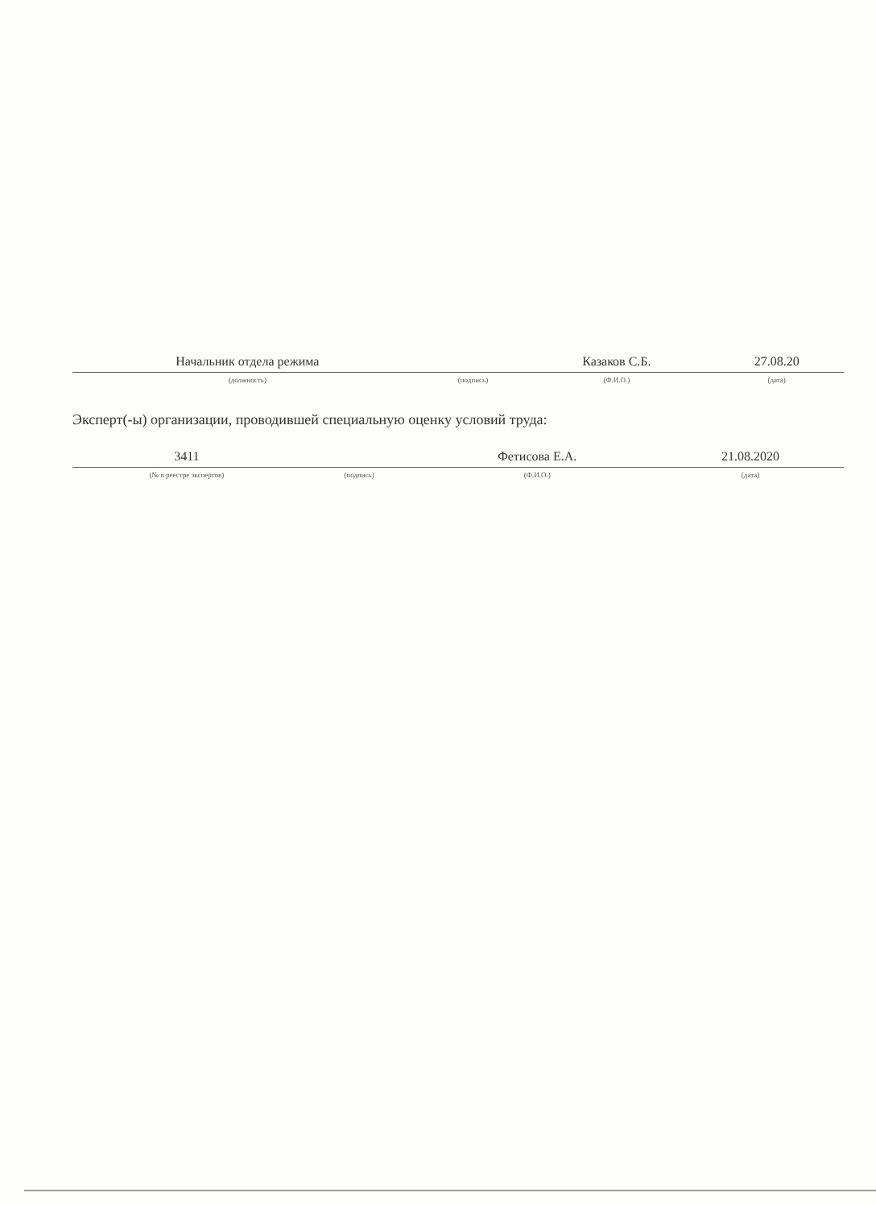| Начальник отдела режима | | Казаков С.Б. | 27.08.20 |
| (должность) | (подпись) | (Ф.И.О.) | (дата) |
Эксперт(-ы) организации, проводившей специальную оценку условий труда:
| 3411 | | Фетисова Е.А. | 21.08.2020 |
| (№ в реестре экспертов) | (подпись) | (Ф.И.О.) | (дата) |